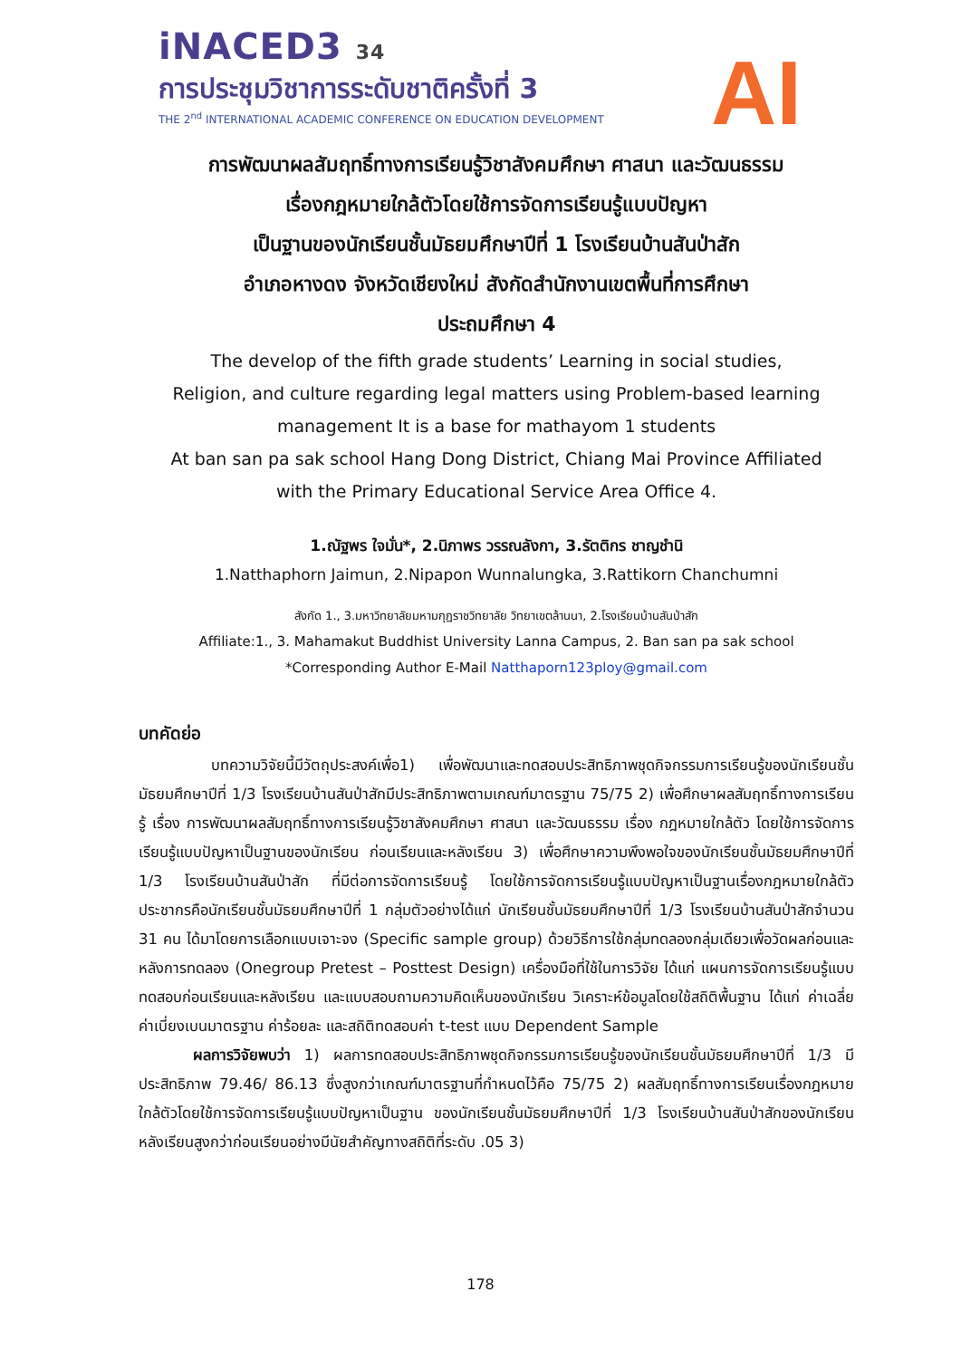iNACED3 34
การประชุมวิชาการระดับชาติครั้งที่ 3
THE 2<sup>nd</sup> INTERNATIONAL ACADEMIC CONFERENCE ON EDUCATION DEVELOPMENT
AI
การพัฒนาผลสัมฤทธิ์ทางการเรียนรู้วิชาสังคมศึกษา ศาสนา และวัฒนธรรม
เรื่องกฎหมายใกล้ตัวโดยใช้การจัดการเรียนรู้แบบปัญหา
เป็นฐานของนักเรียนชั้นมัธยมศึกษาปีที่ 1 โรงเรียนบ้านสันป่าสัก
อำเภอหางดง จังหวัดเชียงใหม่ สังกัดสำนักงานเขตพื้นที่การศึกษา
ประถมศึกษา 4
The develop of the fifth grade students’ Learning in social studies,
Religion, and culture regarding legal matters using Problem-based learning
management It is a base for mathayom 1 students
At ban san pa sak school Hang Dong District, Chiang Mai Province Affiliated
with the Primary Educational Service Area Office 4.
1.ณัฐพร ใจมั่น*, 2.นิภาพร วรรณลังกา, 3.รัตติกร ชาญชำนิ
1.Natthaphorn Jaimun, 2.Nipapon Wunnalungka, 3.Rattikorn Chanchumni
สังกัด 1., 3.มหาวิทยาลัยมหามกุฏราชวิทยาลัย วิทยาเขตล้านนา, 2.โรงเรียนบ้านสันป่าสัก
Affiliate:1., 3. Mahamakut Buddhist University Lanna Campus, 2. Ban san pa sak school
*Corresponding Author E-Mail Natthaporn123ploy@gmail.com
บทคัดย่อ
บทความวิจัยนี้มีวัตถุประสงค์เพื่อ1) เพื่อพัฒนาและทดสอบประสิทธิภาพชุดกิจกรรมการเรียนรู้ของนักเรียนชั้นมัธยมศึกษาปีที่ 1/3 โรงเรียนบ้านสันป่าสักมีประสิทธิภาพตามเกณฑ์มาตรฐาน 75/75 2) เพื่อศึกษาผลสัมฤทธิ์ทางการเรียนรู้ เรื่อง การพัฒนาผลสัมฤทธิ์ทางการเรียนรู้วิชาสังคมศึกษา ศาสนา และวัฒนธรรม เรื่อง กฎหมายใกล้ตัว โดยใช้การจัดการเรียนรู้แบบปัญหาเป็นฐานของนักเรียน ก่อนเรียนและหลังเรียน 3) เพื่อศึกษาความพึงพอใจของนักเรียนชั้นมัธยมศึกษาปีที่ 1/3 โรงเรียนบ้านสันป่าสัก ที่มีต่อการจัดการเรียนรู้ โดยใช้การจัดการเรียนรู้แบบปัญหาเป็นฐานเรื่องกฎหมายใกล้ตัว ประชากรคือนักเรียนชั้นมัธยมศึกษาปีที่ 1 กลุ่มตัวอย่างได้แก่ นักเรียนชั้นมัธยมศึกษาปีที่ 1/3 โรงเรียนบ้านสันป่าสักจำนวน 31 คน ได้มาโดยการเลือกแบบเจาะจง (Specific sample group) ด้วยวิธีการใช้กลุ่มทดลองกลุ่มเดียวเพื่อวัดผลก่อนและหลังการทดลอง (Onegroup Pretest – Posttest Design) เครื่องมือที่ใช้ในการวิจัย ได้แก่ แผนการจัดการเรียนรู้แบบทดสอบก่อนเรียนและหลังเรียน และแบบสอบถามความคิดเห็นของนักเรียน วิเคราะห์ข้อมูลโดยใช้สถิติพื้นฐาน ได้แก่ ค่าเฉลี่ย ค่าเบี่ยงเบนมาตรฐาน ค่าร้อยละ และสถิติทดสอบค่า t-test แบบ Dependent Sample
ผลการวิจัยพบว่า 1) ผลการทดสอบประสิทธิภาพชุดกิจกรรมการเรียนรู้ของนักเรียนชั้นมัธยมศึกษาปีที่ 1/3 มีประสิทธิภาพ 79.46/ 86.13 ซึ่งสูงกว่าเกณฑ์มาตรฐานที่กำหนดไว้คือ 75/75 2) ผลสัมฤทธิ์ทางการเรียนเรื่องกฎหมายใกล้ตัวโดยใช้การจัดการเรียนรู้แบบปัญหาเป็นฐาน ของนักเรียนชั้นมัธยมศึกษาปีที่ 1/3 โรงเรียนบ้านสันป่าสักของนักเรียนหลังเรียนสูงกว่าก่อนเรียนอย่างมีนัยสำคัญทางสถิติที่ระดับ .05 3)
178